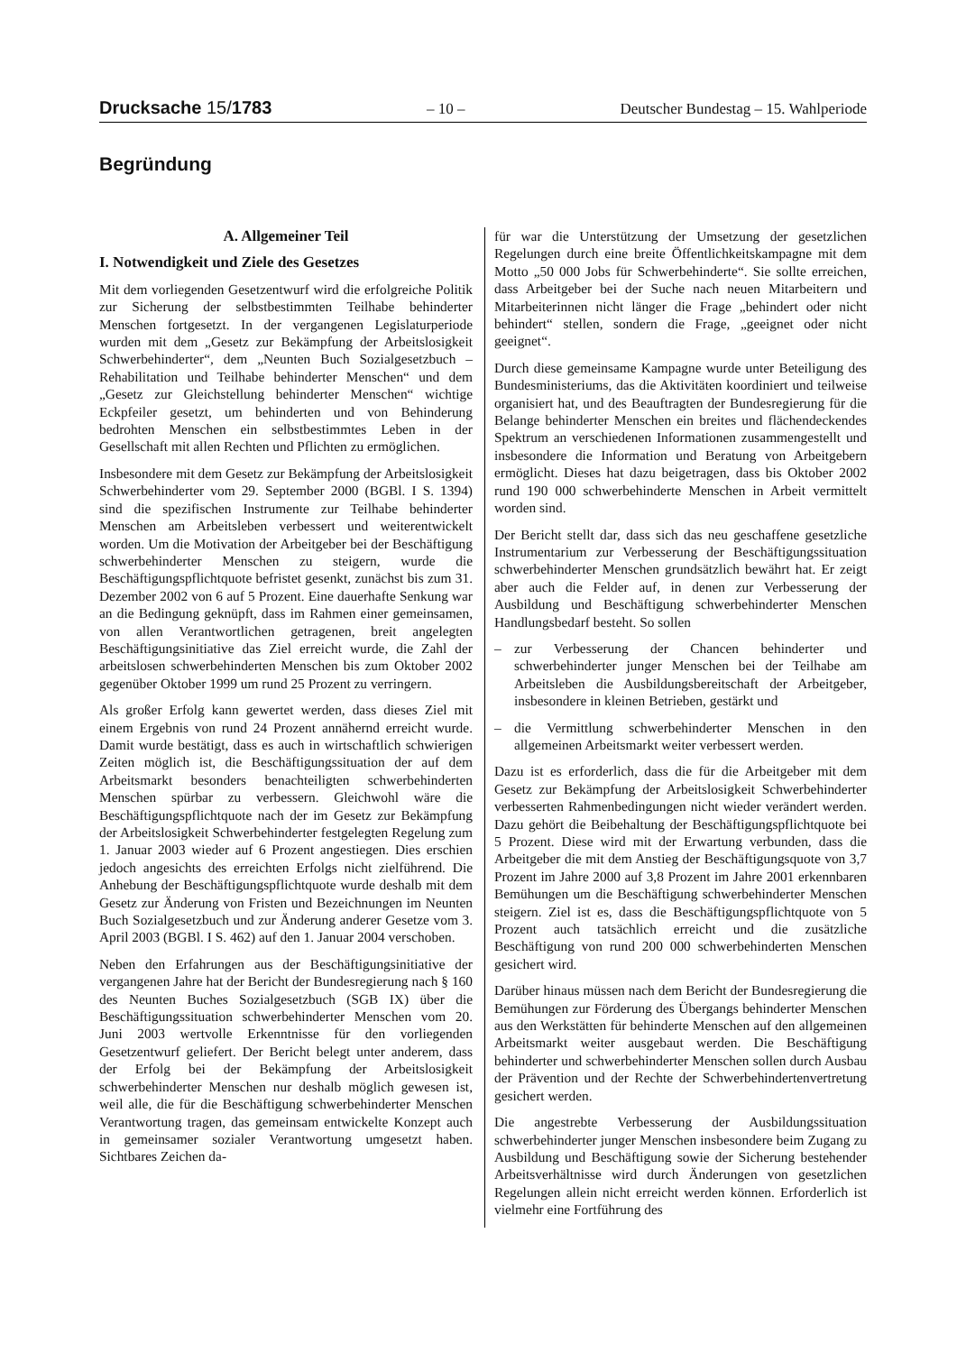Drucksache 15/1783 – 10 – Deutscher Bundestag – 15. Wahlperiode
Begründung
A. Allgemeiner Teil
I. Notwendigkeit und Ziele des Gesetzes
Mit dem vorliegenden Gesetzentwurf wird die erfolgreiche Politik zur Sicherung der selbstbestimmten Teilhabe behinderter Menschen fortgesetzt. In der vergangenen Legislaturperiode wurden mit dem „Gesetz zur Bekämpfung der Arbeitslosigkeit Schwerbehinderter“, dem „Neunten Buch Sozialgesetzbuch – Rehabilitation und Teilhabe behinderter Menschen“ und dem „Gesetz zur Gleichstellung behinderter Menschen“ wichtige Eckpfeiler gesetzt, um behinderten und von Behinderung bedrohten Menschen ein selbstbestimmtes Leben in der Gesellschaft mit allen Rechten und Pflichten zu ermöglichen.
Insbesondere mit dem Gesetz zur Bekämpfung der Arbeitslosigkeit Schwerbehinderter vom 29. September 2000 (BGBl. I S. 1394) sind die spezifischen Instrumente zur Teilhabe behinderter Menschen am Arbeitsleben verbessert und weiterentwickelt worden. Um die Motivation der Arbeitgeber bei der Beschäftigung schwerbehinderter Menschen zu steigern, wurde die Beschäftigungspflichtquote befristet gesenkt, zunächst bis zum 31. Dezember 2002 von 6 auf 5 Prozent. Eine dauerhafte Senkung war an die Bedingung geknüpft, dass im Rahmen einer gemeinsamen, von allen Verantwortlichen getragenen, breit angelegten Beschäftigungsinitiative das Ziel erreicht wurde, die Zahl der arbeitslosen schwerbehinderten Menschen bis zum Oktober 2002 gegenüber Oktober 1999 um rund 25 Prozent zu verringern.
Als großer Erfolg kann gewertet werden, dass dieses Ziel mit einem Ergebnis von rund 24 Prozent annähernd erreicht wurde. Damit wurde bestätigt, dass es auch in wirtschaftlich schwierigen Zeiten möglich ist, die Beschäftigungssituation der auf dem Arbeitsmarkt besonders benachteiligten schwerbehinderten Menschen spürbar zu verbessern. Gleichwohl wäre die Beschäftigungspflichtquote nach der im Gesetz zur Bekämpfung der Arbeitslosigkeit Schwerbehinderter festgelegten Regelung zum 1. Januar 2003 wieder auf 6 Prozent angestiegen. Dies erschien jedoch angesichts des erreichten Erfolgs nicht zielführend. Die Anhebung der Beschäftigungspflichtquote wurde deshalb mit dem Gesetz zur Änderung von Fristen und Bezeichnungen im Neunten Buch Sozialgesetzbuch und zur Änderung anderer Gesetze vom 3. April 2003 (BGBl. I S. 462) auf den 1. Januar 2004 verschoben.
Neben den Erfahrungen aus der Beschäftigungsinitiative der vergangenen Jahre hat der Bericht der Bundesregierung nach § 160 des Neunten Buches Sozialgesetzbuch (SGB IX) über die Beschäftigungssituation schwerbehinderter Menschen vom 20. Juni 2003 wertvolle Erkenntnisse für den vorliegenden Gesetzentwurf geliefert. Der Bericht belegt unter anderem, dass der Erfolg bei der Bekämpfung der Arbeitslosigkeit schwerbehinderter Menschen nur deshalb möglich gewesen ist, weil alle, die für die Beschäftigung schwerbehinderter Menschen Verantwortung tragen, das gemeinsam entwickelte Konzept auch in gemeinsamer sozialer Verantwortung umgesetzt haben. Sichtbares Zeichen da-
für war die Unterstützung der Umsetzung der gesetzlichen Regelungen durch eine breite Öffentlichkeitskampagne mit dem Motto „50 000 Jobs für Schwerbehinderte“. Sie sollte erreichen, dass Arbeitgeber bei der Suche nach neuen Mitarbeitern und Mitarbeiterinnen nicht länger die Frage „behindert oder nicht behindert“ stellen, sondern die Frage, „geeignet oder nicht geeignet“.
Durch diese gemeinsame Kampagne wurde unter Beteiligung des Bundesministeriums, das die Aktivitäten koordiniert und teilweise organisiert hat, und des Beauftragten der Bundesregierung für die Belange behinderter Menschen ein breites und flächendeckendes Spektrum an verschiedenen Informationen zusammengestellt und insbesondere die Information und Beratung von Arbeitgebern ermöglicht. Dieses hat dazu beigetragen, dass bis Oktober 2002 rund 190 000 schwerbehinderte Menschen in Arbeit vermittelt worden sind.
Der Bericht stellt dar, dass sich das neu geschaffene gesetzliche Instrumentarium zur Verbesserung der Beschäftigungssituation schwerbehinderter Menschen grundsätzlich bewährt hat. Er zeigt aber auch die Felder auf, in denen zur Verbesserung der Ausbildung und Beschäftigung schwerbehinderter Menschen Handlungsbedarf besteht. So sollen
– zur Verbesserung der Chancen behinderter und schwerbehinderter junger Menschen bei der Teilhabe am Arbeitsleben die Ausbildungsbereitschaft der Arbeitgeber, insbesondere in kleinen Betrieben, gestärkt und
– die Vermittlung schwerbehinderter Menschen in den allgemeinen Arbeitsmarkt weiter verbessert werden.
Dazu ist es erforderlich, dass die für die Arbeitgeber mit dem Gesetz zur Bekämpfung der Arbeitslosigkeit Schwerbehinderter verbesserten Rahmenbedingungen nicht wieder verändert werden. Dazu gehört die Beibehaltung der Beschäftigungspflichtquote bei 5 Prozent. Diese wird mit der Erwartung verbunden, dass die Arbeitgeber die mit dem Anstieg der Beschäftigungsquote von 3,7 Prozent im Jahre 2000 auf 3,8 Prozent im Jahre 2001 erkennbaren Bemühungen um die Beschäftigung schwerbehinderter Menschen steigern. Ziel ist es, dass die Beschäftigungspflichtquote von 5 Prozent auch tatsächlich erreicht und die zusätzliche Beschäftigung von rund 200 000 schwerbehinderten Menschen gesichert wird.
Darüber hinaus müssen nach dem Bericht der Bundesregierung die Bemühungen zur Förderung des Übergangs behinderter Menschen aus den Werkstätten für behinderte Menschen auf den allgemeinen Arbeitsmarkt weiter ausgebaut werden. Die Beschäftigung behinderter und schwerbehinderter Menschen sollen durch Ausbau der Prävention und der Rechte der Schwerbehindertenvertretung gesichert werden.
Die angestrebte Verbesserung der Ausbildungssituation schwerbehinderter junger Menschen insbesondere beim Zugang zu Ausbildung und Beschäftigung sowie der Sicherung bestehender Arbeitsverhältnisse wird durch Änderungen von gesetzlichen Regelungen allein nicht erreicht werden können. Erforderlich ist vielmehr eine Fortführung des